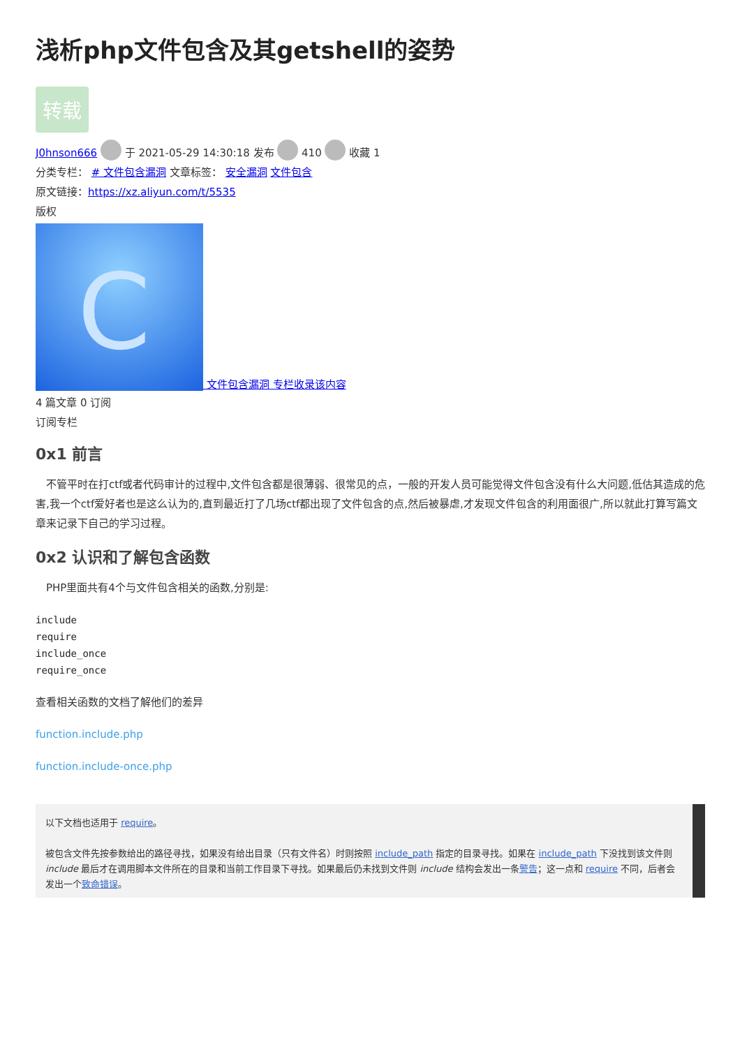浅析php文件包含及其getshell的姿势
转载
J0hnson666 于 2021-05-29 14:30:18 发布 410 收藏 1
分类专栏： # 文件包含漏洞 文章标签： 安全漏洞 文件包含
原文链接：https://xz.aliyun.com/t/5535
版权
C 文件包含漏洞 专栏收录该内容
4 篇文章 0 订阅
订阅专栏
0x1 前言
　不管平时在打ctf或者代码审计的过程中,文件包含都是很薄弱、很常见的点，一般的开发人员可能觉得文件包含没有什么大问题,低估其造成的危害,我一个ctf爱好者也是这么认为的,直到最近打了几场ctf都出现了文件包含的点,然后被暴虐,才发现文件包含的利用面很广,所以就此打算写篇文章来记录下自己的学习过程。
0x2 认识和了解包含函数
　PHP里面共有4个与文件包含相关的函数,分别是:
include
require
include_once
require_once
查看相关函数的文档了解他们的差异
function.include.php
function.include-once.php
以下文档也适用于 require。
被包含文件先按参数给出的路径寻找，如果没有给出目录（只有文件名）时则按照 include_path 指定的目录寻找。如果在 include_path 下没找到该文件则 include 最后才在调用脚本文件所在的目录和当前工作目录下寻找。如果最后仍未找到文件则 include 结构会发出一条警告；这一点和 require 不同，后者会发出一个致命错误。